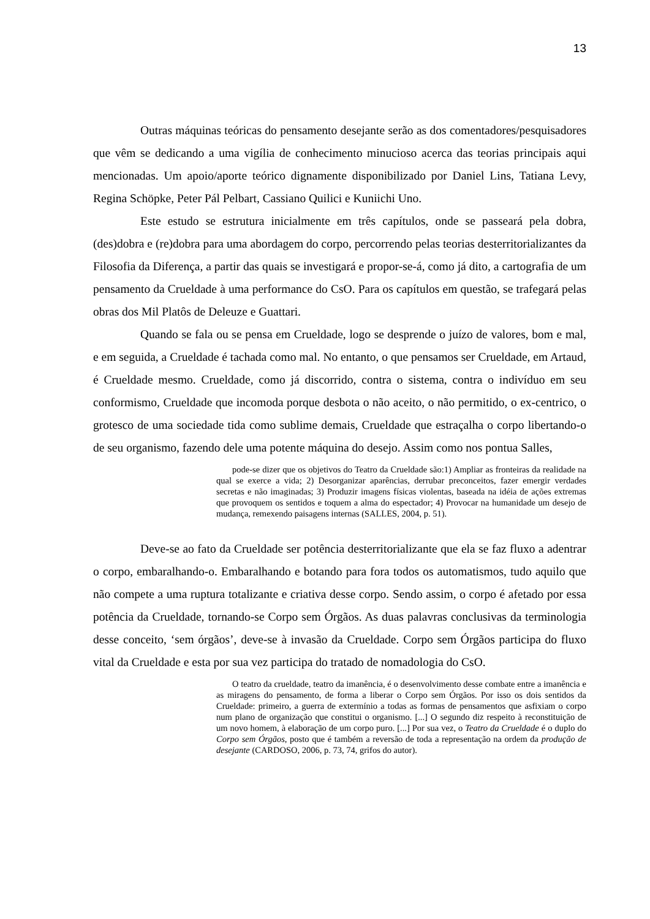13
Outras máquinas teóricas do pensamento desejante serão as dos comentadores/pesquisadores que vêm se dedicando a uma vigília de conhecimento minucioso acerca das teorias principais aqui mencionadas. Um apoio/aporte teórico dignamente disponibilizado por Daniel Lins, Tatiana Levy, Regina Schöpke, Peter Pál Pelbart, Cassiano Quilici e Kuniichi Uno.
Este estudo se estrutura inicialmente em três capítulos, onde se passeará pela dobra, (des)dobra e (re)dobra para uma abordagem do corpo, percorrendo pelas teorias desterritorializantes da Filosofia da Diferença, a partir das quais se investigará e propor-se-á, como já dito, a cartografia de um pensamento da Crueldade à uma performance do CsO. Para os capítulos em questão, se trafegará pelas obras dos Mil Platôs de Deleuze e Guattari.
Quando se fala ou se pensa em Crueldade, logo se desprende o juízo de valores, bom e mal, e em seguida, a Crueldade é tachada como mal. No entanto, o que pensamos ser Crueldade, em Artaud, é Crueldade mesmo. Crueldade, como já discorrido, contra o sistema, contra o indivíduo em seu conformismo, Crueldade que incomoda porque desbota o não aceito, o não permitido, o ex-centrico, o grotesco de uma sociedade tida como sublime demais, Crueldade que estraçalha o corpo libertando-o de seu organismo, fazendo dele uma potente máquina do desejo. Assim como nos pontua Salles,
pode-se dizer que os objetivos do Teatro da Crueldade são:1) Ampliar as fronteiras da realidade na qual se exerce a vida; 2) Desorganizar aparências, derrubar preconceitos, fazer emergir verdades secretas e não imaginadas; 3) Produzir imagens físicas violentas, baseada na idéia de ações extremas que provoquem os sentidos e toquem a alma do espectador; 4) Provocar na humanidade um desejo de mudança, remexendo paisagens internas (SALLES, 2004, p. 51).
Deve-se ao fato da Crueldade ser potência desterritorializante que ela se faz fluxo a adentrar o corpo, embaralhando-o. Embaralhando e botando para fora todos os automatismos, tudo aquilo que não compete a uma ruptura totalizante e criativa desse corpo. Sendo assim, o corpo é afetado por essa potência da Crueldade, tornando-se Corpo sem Órgãos. As duas palavras conclusivas da terminologia desse conceito, ‘sem órgãos’, deve-se à invasão da Crueldade. Corpo sem Órgãos participa do fluxo vital da Crueldade e esta por sua vez participa do tratado de nomadologia do CsO.
O teatro da crueldade, teatro da imanência, é o desenvolvimento desse combate entre a imanência e as miragens do pensamento, de forma a liberar o Corpo sem Órgãos. Por isso os dois sentidos da Crueldade: primeiro, a guerra de extermínio a todas as formas de pensamentos que asfixiam o corpo num plano de organização que constitui o organismo. [...] O segundo diz respeito à reconstituição de um novo homem, à elaboração de um corpo puro. [...] Por sua vez, o Teatro da Crueldade é o duplo do Corpo sem Órgãos, posto que é também a reversão de toda a representação na ordem da produção de desejante (CARDOSO, 2006, p. 73, 74, grifos do autor).